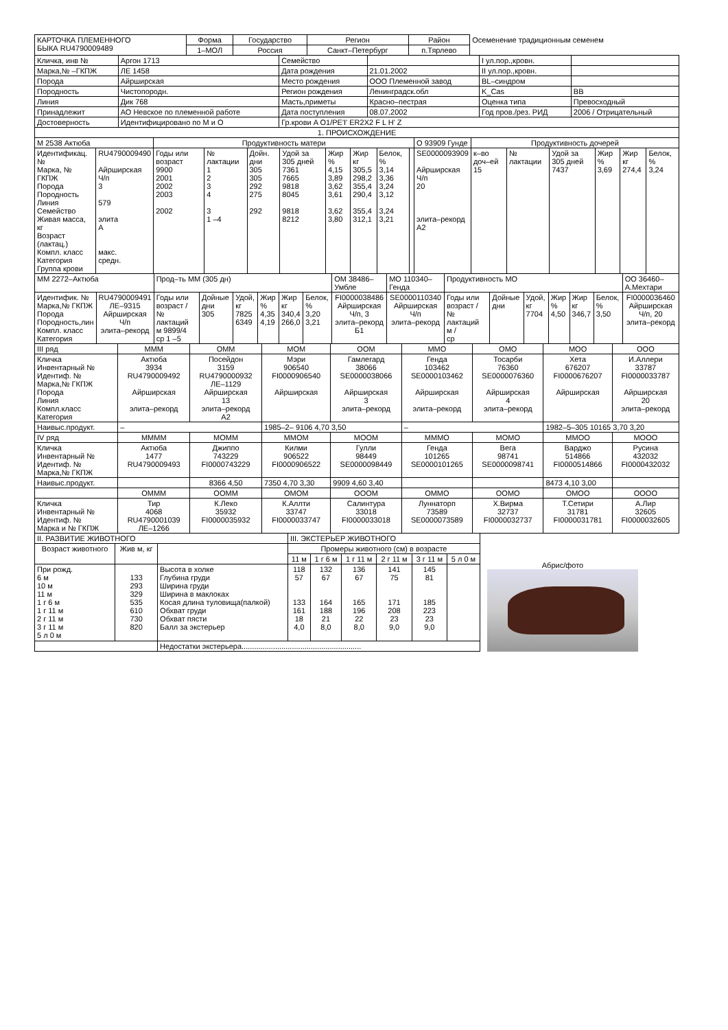| КАРТОЧКА ПЛЕМЕННОГО БЫКА RU4790009489 | Форма | Государство | Регион | Район | Осеменение традиционным семенем |
| | 1–МОЛ | Россия | Санкт–Петербург | п.Тярлево | |
| Кличка, инв № | Аргон 1713 | Семейство | | I ул.пор.,кровн. | |
| Марка,№ –ГКПЖ | ЛЕ 1458 | Дата рождения | 21.01.2002 | II ул.пор.,кровн. | |
| Порода | Айрширская | Место рождения | ООО Племенной завод | BL–синдром | |
| Породность | Чистопородн. | Регион рождения | Ленинградск.обл | K_Cas | BB |
| Линия | Дик 768 | Масть,приметы | Красно–пестрая | Оценка типа | Превосходный |
| Принадлежит | АО Невское по племенной работе | Дата поступления | 08.07.2002 | Год пров./рез. РИД | 2006 / Отрицательный |
| Достоверность | Идентифицировано по М и О | Гр.крови A O1/PE'I' ER2X2 F L H' Z | | | |
| 1. ПРОИСХОЖДЕНИЕ | | | | | |
| М 2538 Актюба | | Продуктивность матери | | | | | | | | О 93909 Гунде | Продуктивность дочерей | | | | | |
| Идентификац.№ Марка, № ГКПЖ Порода Породность Линия Семейство Живая масса, кг Возраст (лактац.) Компл. класс Категория Группа крови | RU4790009490 Айрширская Ч/п 3 579 элита А макс. средн. | Годы или возраст 9900 2001 2002 2003 2002 | № лактации 1 2 3 4 3 1 –4 | Дойн. дни 305 305 292 275 292 | Удой за 305 дней 7361 7665 9818 8045 9818 8212 | Жир % 4,15 3,89 3,62 3,61 3,62 3,80 | Жир кг 305,5 298,2 355,4 290,4 355,4 312,1 | Белок, % 3,14 3,36 3,24 3,12 3,24 3,21 | | SE0000093909 Айрширская Ч/п 20 элита–рекорд А2 | к–во доч–ей 15 | № лактации | Удой за 305 дней 7437 | Жир % 3,69 | Жир кг 274,4 | Белок, % 3,24 |
| ММ 2272–Актюба | | Прод–ть ММ (305 дн) | | | | | | ОМ 38486–Умбле | МО 110340–Генда | Продуктивность МО | | | | | | ОО 36460–А.Мехтари |
| Идентифик. № Марка,№ ГКПЖ Порода Породность,лин Компл. класс Категория | RU4790009491 ЛЕ–9315 Айрширская Ч/п элита–рекорд | Годы или возраст / № лактаций м 9899/4 ср 1 –5 | Дойные дни 305 | Удой, кг 7825 6349 | Жир % 4,35 4,19 | Жир кг 340,4 266,0 | Белок, % 3,20 3,21 | FI0000038486 Айрширская Ч/п, 3 элита–рекорд Б1 | SE0000110340 Айрширская Ч/п элита–рекорд | Годы или возраст / № лактаций м / ср | Дойные дни | Удой, кг 7704 | Жир % 4,50 | Жир кг 346,7 | Белок, % 3,50 | FI0000036460 Айрширская Ч/п, 20 элита–рекорд |
| III ряд | МММ | ОММ | МОМ | ООМ | ММО | ОМО | МОО | ООО |
| Кличка Инвентарный № Идентиф. № Марка,№ ГКПЖ Порода Линия Компл.класс Категория | Актюба 3934 RU4790009492 Айрширская элита–рекорд | Посейдон 3159 RU4790000932 ЛЕ–1129 Айрширская 13 элита–рекорд А2 | Мэри 906540 FI0000906540 Айрширская | Гамлегард 38066 SE0000038066 Айрширская 3 элита–рекорд | Генда 103462 SE0000103462 Айрширская элита–рекорд | Тосарби 76360 SE0000076360 Айрширская 4 элита–рекорд | Хета 676207 FI0000676207 Айрширская | И.Аллери 33787 FI0000033787 Айрширская 20 элита–рекорд |
| Наивыс.продукт. | – | | 1985–2– 9106 4,70 3,50 | | – | | 1982–5–305 10165 3,70 3,20 | |
| IV ряд | ММММ | МОММ | ММОМ | МООМ | МММО | МОМО | ММОО | МООО |
| Кличка Инвентарный № Идентиф. № Марка,№ ГКПЖ | Актюба 1477 RU4790009493 | Джиппо 743229 FI0000743229 | Килми 906522 FI0000906522 | Гулли 98449 SE0000098449 | Генда 101265 SE0000101265 | Вега 98741 SE0000098741 | Варджо 514866 FI0000514866 | Русина 432032 FI0000432032 |
| Наивыс.продукт. | | 8366 4,50 | 7350 4,70 3,30 | 9909 4,60 3,40 | | | 8473 4,10 3,00 | |
| | ОМММ | ООММ | ОМОМ | ОООМ | ОММО | ООМО | ОМОО | ОООО |
| Кличка Инвентарный № Идентиф. № Марка и № ГКПЖ | Тир 4068 RU4790001039 ЛЕ–1266 | К.Леко 35932 FI0000035932 | К.Аллти 33747 FI0000033747 | Салинтура 33018 FI0000033018 | Луннаторп 73589 SE0000073589 | Х.Вирма 32737 FI0000032737 | Т.Сетири 31781 FI0000031781 | А.Лир 32605 FI0000032605 |
| II. РАЗВИТИЕ ЖИВОТНОГО | | | III. ЭКСТЕРЬЕР ЖИВОТНОГО | | | | | |
| Возраст животного | Жив м, кг | | Промеры животного (см) в возрасте | | | | | |
| | | | 11 м | 1 г 6 м | 1 г 11 м | 2 г 11 м | 3 г 11 м | 5 л 0 м |
| При рожд. 6 м 10 м 11 м 1 г 6 м 1 г 11 м 2 г 11 м 3 г 11 м 5 л 0 м | 133 293 329 535 610 730 820 | Высота в холке Глубина груди Ширина груди Ширина в маклоках Косая длина туловища(палкой) Обхват груди Обхват пясти Балл за экстерьер | 118 57 133 161 18 4,0 | 132 67 164 188 21 8,0 | 136 67 165 196 22 8,0 | 141 75 171 208 23 9,0 | 145 81 185 223 23 9,0 | |
| | | Недостатки экстерьера......................................................... | | | | | | |
Абрис/фото